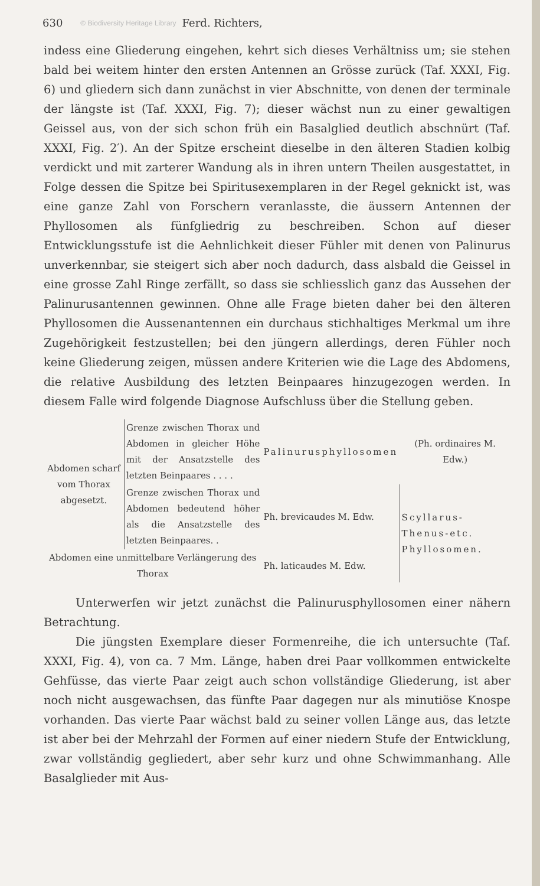630 © Biodiversity Heritage Library Ferd. Richters,
indess eine Gliederung eingehen, kehrt sich dieses Verhältniss um; sie stehen bald bei weitem hinter den ersten Antennen an Grösse zurück (Taf. XXXI, Fig. 6) und gliedern sich dann zunächst in vier Abschnitte, von denen der terminale der längste ist (Taf. XXXI, Fig. 7); dieser wächst nun zu einer gewaltigen Geissel aus, von der sich schon früh ein Basalglied deutlich abschnürt (Taf. XXXI, Fig. 2′). An der Spitze erscheint dieselbe in den älteren Stadien kolbig verdickt und mit zarterer Wandung als in ihren untern Theilen ausgestattet, in Folge dessen die Spitze bei Spiritusexemplaren in der Regel geknickt ist, was eine ganze Zahl von Forschern veranlasste, die äussern Antennen der Phyllosomen als fünfgliedrig zu beschreiben. Schon auf dieser Entwicklungsstufe ist die Aehnlichkeit dieser Fühler mit denen von Palinurus unverkennbar, sie steigert sich aber noch dadurch, dass alsbald die Geissel in eine grosse Zahl Ringe zerfällt, so dass sie schliesslich ganz das Aussehen der Palinurusantennen gewinnen. Ohne alle Frage bieten daher bei den älteren Phyllosomen die Aussenantennen ein durchaus stichhaltiges Merkmal um ihre Zugehörigkeit festzustellen; bei den jüngern allerdings, deren Fühler noch keine Gliederung zeigen, müssen andere Kriterien wie die Lage des Abdomens, die relative Ausbildung des letzten Beinpaares hinzugezogen werden. In diesem Falle wird folgende Diagnose Aufschluss über die Stellung geben.
| Abdomen scharf vom Thorax abgesetzt. | Grenze zwischen Thorax und Abdomen in gleicher Höhe mit der Ansatzstelle des letzten Beinpaares . . . . | Palinurusphyllosomen | (Ph. ordinaires M. Edw.) |
| | Grenze zwischen Thorax und Abdomen bedeutend höher als die Ansatzstelle des letzten Beinpaares. . | Ph. brevicaudes M. Edw. | Scyllarus-Thenus-etc. Phyllosomen. |
| Abdomen eine unmittelbare Verlängerung des Thorax | | Ph. laticaudes M. Edw. | |
Unterwerfen wir jetzt zunächst die Palinurusphyllosomen einer nähern Betrachtung.
Die jüngsten Exemplare dieser Formenreihe, die ich untersuchte (Taf. XXXI, Fig. 4), von ca. 7 Mm. Länge, haben drei Paar vollkommen entwickelte Gehfüsse, das vierte Paar zeigt auch schon vollständige Gliederung, ist aber noch nicht ausgewachsen, das fünfte Paar dagegen nur als minutiöse Knospe vorhanden. Das vierte Paar wächst bald zu seiner vollen Länge aus, das letzte ist aber bei der Mehrzahl der Formen auf einer niedern Stufe der Entwicklung, zwar vollständig gegliedert, aber sehr kurz und ohne Schwimmanhang. Alle Basalglieder mit Aus-